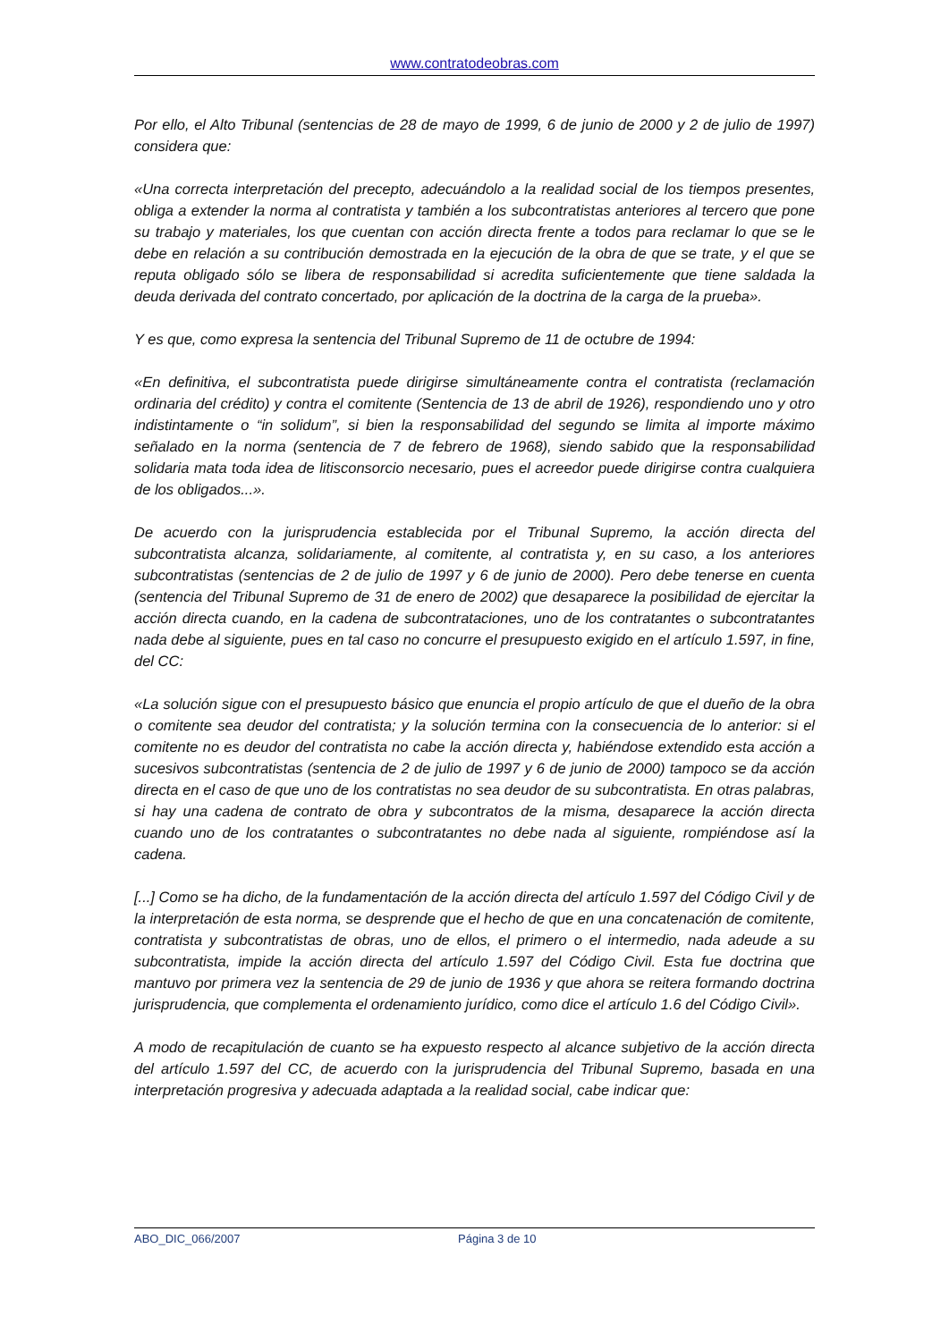www.contratodeobras.com
Por ello, el Alto Tribunal (sentencias de 28 de mayo de 1999, 6 de junio de 2000 y 2 de julio de 1997) considera que:
«Una correcta interpretación del precepto, adecuándolo a la realidad social de los tiempos presentes, obliga a extender la norma al contratista y también a los subcontratistas anteriores al tercero que pone su trabajo y materiales, los que cuentan con acción directa frente a todos para reclamar lo que se le debe en relación a su contribución demostrada en la ejecución de la obra de que se trate, y el que se reputa obligado sólo se libera de responsabilidad si acredita suficientemente que tiene saldada la deuda derivada del contrato concertado, por aplicación de la doctrina de la carga de la prueba».
Y es que, como expresa la sentencia del Tribunal Supremo de 11 de octubre de 1994:
«En definitiva, el subcontratista puede dirigirse simultáneamente contra el contratista (reclamación ordinaria del crédito) y contra el comitente (Sentencia de 13 de abril de 1926), respondiendo uno y otro indistintamente o “in solidum”, si bien la responsabilidad del segundo se limita al importe máximo señalado en la norma (sentencia de 7 de febrero de 1968), siendo sabido que la responsabilidad solidaria mata toda idea de litisconsorcio necesario, pues el acreedor puede dirigirse contra cualquiera de los obligados...».
De acuerdo con la jurisprudencia establecida por el Tribunal Supremo, la acción directa del subcontratista alcanza, solidariamente, al comitente, al contratista y, en su caso, a los anteriores subcontratistas (sentencias de 2 de julio de 1997 y 6 de junio de 2000). Pero debe tenerse en cuenta (sentencia del Tribunal Supremo de 31 de enero de 2002) que desaparece la posibilidad de ejercitar la acción directa cuando, en la cadena de subcontrataciones, uno de los contratantes o subcontratantes nada debe al siguiente, pues en tal caso no concurre el presupuesto exigido en el artículo 1.597, in fine, del CC:
«La solución sigue con el presupuesto básico que enuncia el propio artículo de que el dueño de la obra o comitente sea deudor del contratista; y la solución termina con la consecuencia de lo anterior: si el comitente no es deudor del contratista no cabe la acción directa y, habiéndose extendido esta acción a sucesivos subcontratistas (sentencia de 2 de julio de 1997 y 6 de junio de 2000) tampoco se da acción directa en el caso de que uno de los contratistas no sea deudor de su subcontratista. En otras palabras, si hay una cadena de contrato de obra y subcontratos de la misma, desaparece la acción directa cuando uno de los contratantes o subcontratantes no debe nada al siguiente, rompiéndose así la cadena.
[...] Como se ha dicho, de la fundamentación de la acción directa del artículo 1.597 del Código Civil y de la interpretación de esta norma, se desprende que el hecho de que en una concatenación de comitente, contratista y subcontratistas de obras, uno de ellos, el primero o el intermedio, nada adeude a su subcontratista, impide la acción directa del artículo 1.597 del Código Civil. Esta fue doctrina que mantuvo por primera vez la sentencia de 29 de junio de 1936 y que ahora se reitera formando doctrina jurisprudencia, que complementa el ordenamiento jurídico, como dice el artículo 1.6 del Código Civil».
A modo de recapitulación de cuanto se ha expuesto respecto al alcance subjetivo de la acción directa del artículo 1.597 del CC, de acuerdo con la jurisprudencia del Tribunal Supremo, basada en una interpretación progresiva y adecuada adaptada a la realidad social, cabe indicar que:
ABO_DIC_066/2007 Página 3 de 10